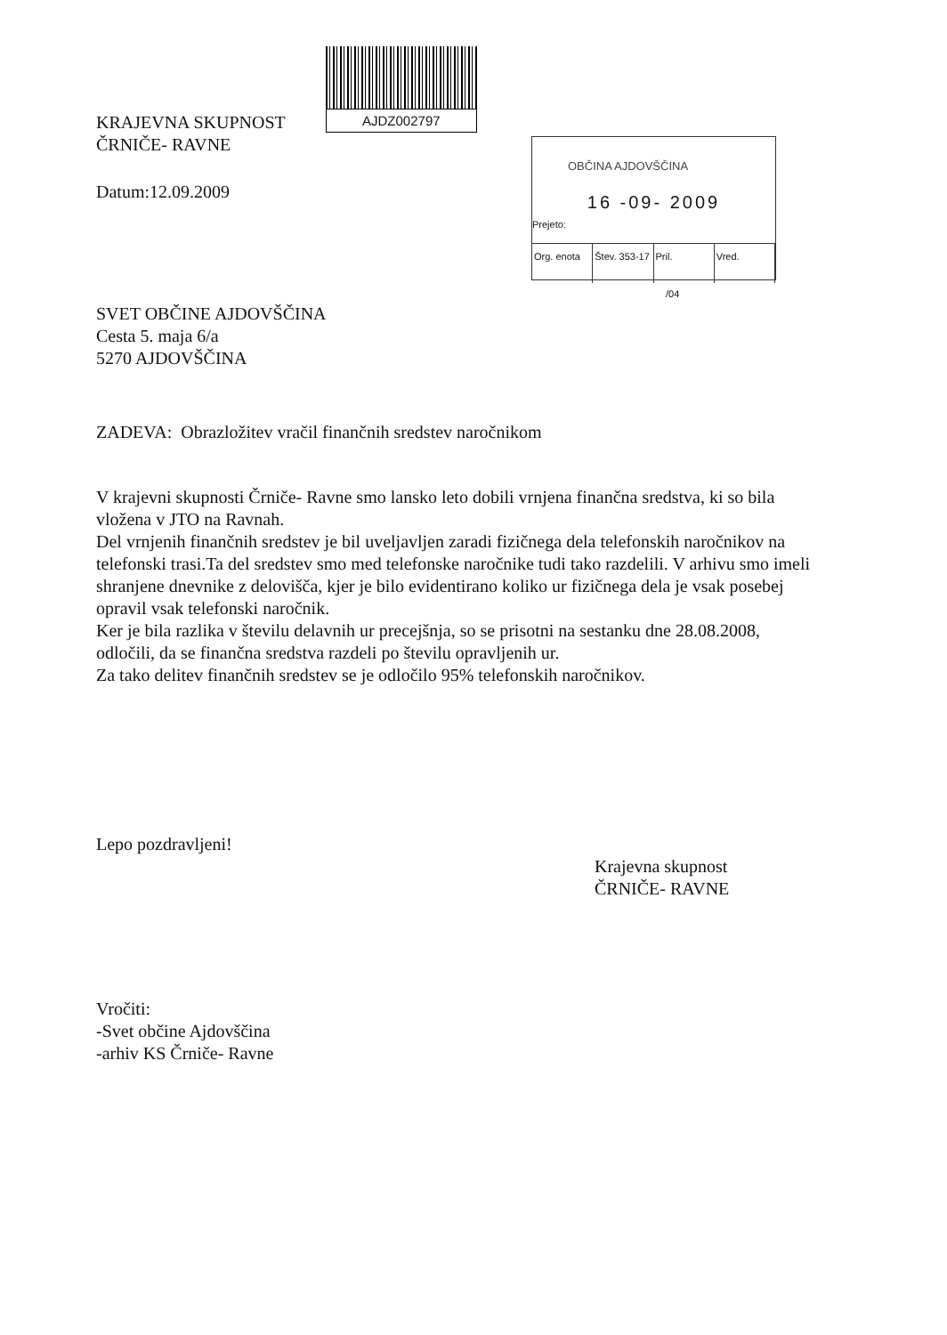KRAJEVNA SKUPNOST
ČRNIČE- RAVNE
AJDZ002797
OBČINA AJDOVŠČINA
16 -09- 2009
Prejeto:
Org. enota Štev. 353-17 Pril. Vred.
/04
Datum:12.09.2009
SVET OBČINE AJDOVŠČINA
Cesta 5. maja 6/a
5270 AJDOVŠČINA
ZADEVA: Obrazložitev vračil finančnih sredstev naročnikom
V krajevni skupnosti Črniče- Ravne smo lansko leto dobili vrnjena finančna sredstva, ki so bila vložena v JTO na Ravnah.
Del vrnjenih finančnih sredstev je bil uveljavljen zaradi fizičnega dela telefonskih naročnikov na telefonski trasi.Ta del sredstev smo med telefonske naročnike tudi tako razdelili. V arhivu smo imeli shranjene dnevnike z delovišča, kjer je bilo evidentirano koliko ur fizičnega dela je vsak posebej opravil vsak telefonski naročnik.
Ker je bila razlika v številu delavnih ur precejšnja, so se prisotni na sestanku dne 28.08.2008, odločili, da se finančna sredstva razdeli po številu opravljenih ur.
Za tako delitev finančnih sredstev se je odločilo 95% telefonskih naročnikov.
Lepo pozdravljeni!
Krajevna skupnost
ČRNIČE- RAVNE
Vročiti:
-Svet občine Ajdovščina
-arhiv KS Črniče- Ravne